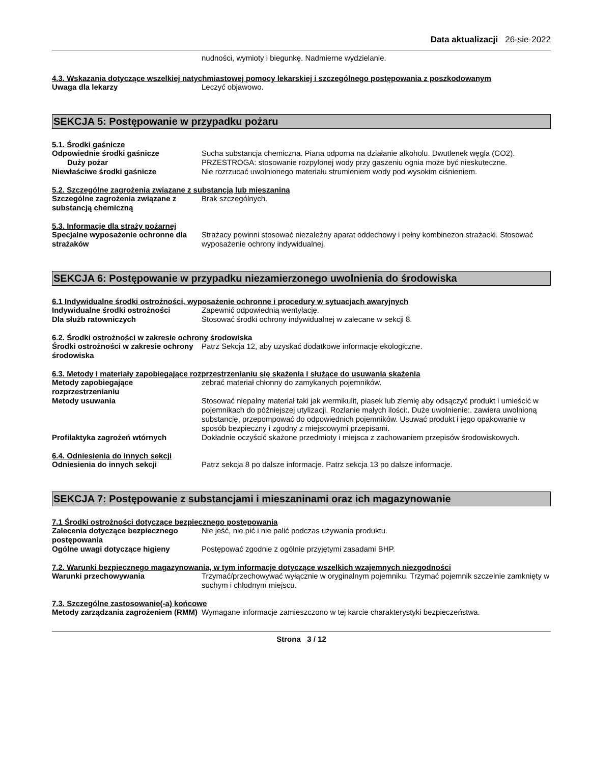Data aktualizacji 26-sie-2022
nudności, wymioty i biegunkę. Nadmierne wydzielanie.
4.3. Wskazania dotyczące wszelkiej natychmiastowej pomocy lekarskiej i szczególnego postępowania z poszkodowanym
Uwaga dla lekarzy Leczyć objawowo.
SEKCJA 5: Postępowanie w przypadku pożaru
5.1. Środki gaśnicze
Odpowiednie środki gaśnicze Sucha substancja chemiczna. Piana odporna na działanie alkoholu. Dwutlenek węgla (CO2).
Duży pożar PRZESTROGA: stosowanie rozpylonej wody przy gaszeniu ognia może być nieskuteczne.
Niewłaściwe środki gaśnicze Nie rozrzucać uwolnionego materiału strumieniem wody pod wysokim ciśnieniem.
5.2. Szczególne zagrożenia związane z substancją lub mieszaniną
Szczególne zagrożenia związane z substancją chemiczną
Brak szczególnych.
5.3. Informacje dla straży pożarnej
Specjalne wyposażenie ochronne dla strażaków
Strażacy powinni stosować niezależny aparat oddechowy i pełny kombinezon strażacki. Stosować wyposażenie ochrony indywidualnej.
SEKCJA 6: Postępowanie w przypadku niezamierzonego uwolnienia do środowiska
6.1 Indywidualne środki ostrożności, wyposażenie ochronne i procedury w sytuacjach awaryjnych
Indywidualne środki ostrożności Zapewnić odpowiednią wentylację.
Dla służb ratowniczych Stosować środki ochrony indywidualnej w zalecane w sekcji 8.
6.2. Środki ostrożności w zakresie ochrony środowiska
Środki ostrożności w zakresie ochrony środowiska
Patrz Sekcja 12, aby uzyskać dodatkowe informacje ekologiczne.
6.3. Metody i materiały zapobiegające rozprzestrzenianiu się skażenia i służące do usuwania skażenia
Metody zapobiegające rozprzestrzenianiu
zebrać materiał chłonny do zamykanych pojemników.
Metody usuwania Stosować niepalny materiał taki jak wermikulit, piasek lub ziemię aby odsączyć produkt i umieścić w pojemnikach do późniejszej utylizacji. Rozlanie małych ilości:. Duże uwolnienie:. zawiera uwolnioną substancję, przepompować do odpowiednich pojemników. Usuwać produkt i jego opakowanie w sposób bezpieczny i zgodny z miejscowymi przepisami.
Profilaktyka zagrożeń wtórnych Dokładnie oczyścić skażone przedmioty i miejsca z zachowaniem przepisów środowiskowych.
6.4. Odniesienia do innych sekcji
Odniesienia do innych sekcji Patrz sekcja 8 po dalsze informacje. Patrz sekcja 13 po dalsze informacje.
SEKCJA 7: Postępowanie z substancjami i mieszaninami oraz ich magazynowanie
7.1 Środki ostrożności dotyczące bezpiecznego postępowania
Zalecenia dotyczące bezpiecznego postępowania
Nie jeść, nie pić i nie palić podczas używania produktu.
Ogólne uwagi dotyczące higieny Postępować zgodnie z ogólnie przyjętymi zasadami BHP.
7.2. Warunki bezpiecznego magazynowania, w tym informacje dotyczące wszelkich wzajemnych niezgodności
Warunki przechowywania Trzymać/przechowywać wyłącznie w oryginalnym pojemniku. Trzymać pojemnik szczelnie zamknięty w suchym i chłodnym miejscu.
7.3. Szczególne zastosowanie(-a) końcowe
Metody zarządzania zagrożeniem (RMM)
Wymagane informacje zamieszczono w tej karcie charakterystyki bezpieczeństwa.
Strona 3 / 12